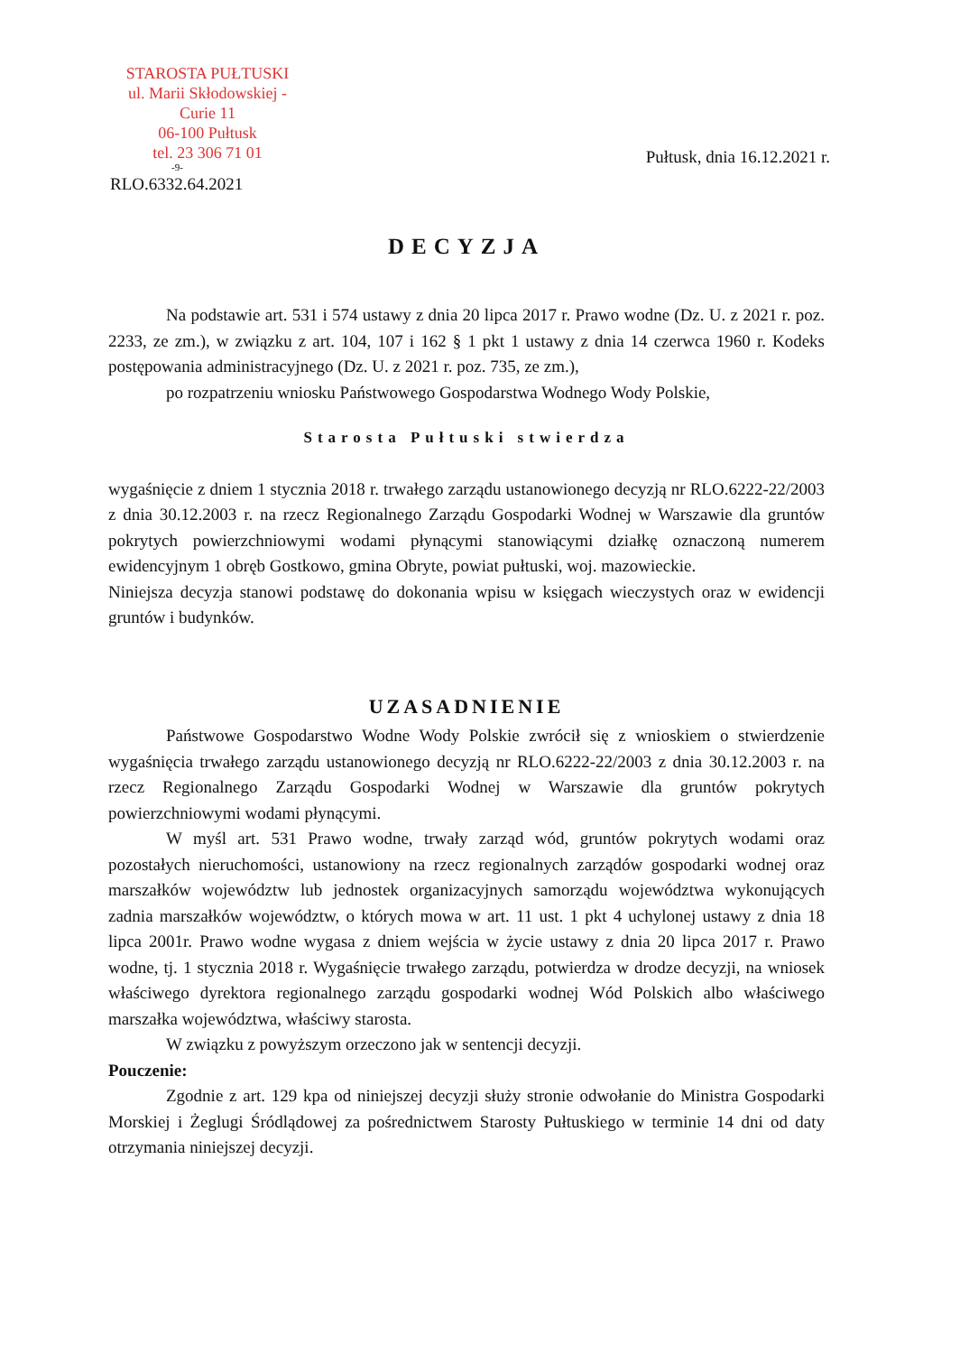STAROSTA PUŁTUSKI
ul. Marii Skłodowskiej - Curie 11
06-100 Pułtusk
tel. 23 306 71 01
-9-
RLO.6332.64.2021
Pułtusk, dnia 16.12.2021 r.
DECYZJA
Na podstawie art. 531 i 574 ustawy z dnia 20 lipca 2017 r. Prawo wodne (Dz. U. z 2021 r. poz. 2233, ze zm.), w związku z art. 104, 107 i 162 § 1 pkt 1 ustawy z dnia 14 czerwca 1960 r. Kodeks postępowania administracyjnego (Dz. U. z 2021 r. poz. 735, ze zm.),
po rozpatrzeniu wniosku Państwowego Gospodarstwa Wodnego Wody Polskie,
Starosta Pułtuski stwierdza
wygaśnięcie z dniem 1 stycznia 2018 r. trwałego zarządu ustanowionego decyzją nr RLO.6222-22/2003 z dnia 30.12.2003 r. na rzecz Regionalnego Zarządu Gospodarki Wodnej w Warszawie dla gruntów pokrytych powierzchniowymi wodami płynącymi stanowiącymi działkę oznaczoną numerem ewidencyjnym 1 obręb Gostkowo, gmina Obryte, powiat pułtuski, woj. mazowieckie.
Niniejsza decyzja stanowi podstawę do dokonania wpisu w księgach wieczystych oraz w ewidencji gruntów i budynków.
UZASADNIENIE
Państwowe Gospodarstwo Wodne Wody Polskie zwrócił się z wnioskiem o stwierdzenie wygaśnięcia trwałego zarządu ustanowionego decyzją nr RLO.6222-22/2003 z dnia 30.12.2003 r. na rzecz Regionalnego Zarządu Gospodarki Wodnej w Warszawie dla gruntów pokrytych powierzchniowymi wodami płynącymi.
W myśl art. 531 Prawo wodne, trwały zarząd wód, gruntów pokrytych wodami oraz pozostałych nieruchomości, ustanowiony na rzecz regionalnych zarządów gospodarki wodnej oraz marszałków województw lub jednostek organizacyjnych samorządu województwa wykonujących zadnia marszałków województw, o których mowa w art. 11 ust. 1 pkt 4 uchylonej ustawy z dnia 18 lipca 2001r. Prawo wodne wygasa z dniem wejścia w życie ustawy z dnia 20 lipca 2017 r. Prawo wodne, tj. 1 stycznia 2018 r. Wygaśnięcie trwałego zarządu, potwierdza w drodze decyzji, na wniosek właściwego dyrektora regionalnego zarządu gospodarki wodnej Wód Polskich albo właściwego marszałka województwa, właściwy starosta.
W związku z powyższym orzeczono jak w sentencji decyzji.
Pouczenie:
Zgodnie z art. 129 kpa od niniejszej decyzji służy stronie odwołanie do Ministra Gospodarki Morskiej i Żeglugi Śródlądowej za pośrednictwem Starosty Pułtuskiego w terminie 14 dni od daty otrzymania niniejszej decyzji.